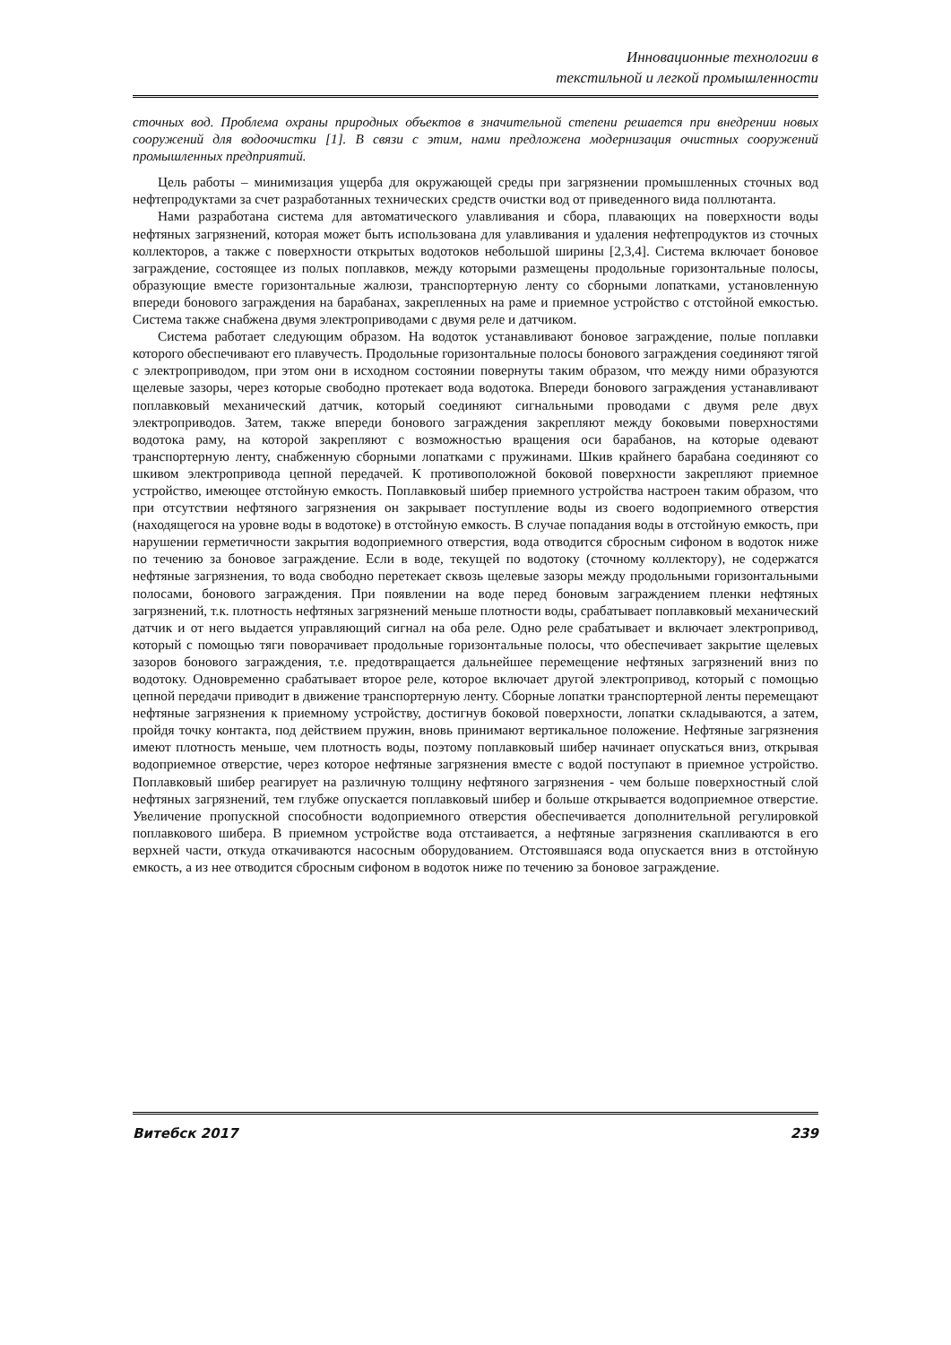Инновационные технологии в
текстильной и легкой промышленности
сточных вод. Проблема охраны природных объектов в значительной степени решается при внедрении новых сооружений для водоочистки [1]. В связи с этим, нами предложена модернизация очистных сооружений промышленных предприятий.
Цель работы – минимизация ущерба для окружающей среды при загрязнении промышленных сточных вод нефтепродуктами за счет разработанных технических средств очистки вод от приведенного вида поллютанта.
Нами разработана система для автоматического улавливания и сбора, плавающих на поверхности воды нефтяных загрязнений, которая может быть использована для улавливания и удаления нефтепродуктов из сточных коллекторов, а также с поверхности открытых водотоков небольшой ширины [2,3,4]. Система включает боновое заграждение, состоящее из полых поплавков, между которыми размещены продольные горизонтальные полосы, образующие вместе горизонтальные жалюзи, транспортерную ленту со сборными лопатками, установленную впереди бонового заграждения на барабанах, закрепленных на раме и приемное устройство с отстойной емкостью. Система также снабжена двумя электроприводами с двумя реле и датчиком.
Система работает следующим образом. На водоток устанавливают боновое заграждение, полые поплавки которого обеспечивают его плавучесть. Продольные горизонтальные полосы бонового заграждения соединяют тягой с электроприводом, при этом они в исходном состоянии повернуты таким образом, что между ними образуются щелевые зазоры, через которые свободно протекает вода водотока. Впереди бонового заграждения устанавливают поплавковый механический датчик, который соединяют сигнальными проводами с двумя реле двух электроприводов. Затем, также впереди бонового заграждения закрепляют между боковыми поверхностями водотока раму, на которой закрепляют с возможностью вращения оси барабанов, на которые одевают транспортерную ленту, снабженную сборными лопатками с пружинами. Шкив крайнего барабана соединяют со шкивом электропривода цепной передачей. К противоположной боковой поверхности закрепляют приемное устройство, имеющее отстойную емкость. Поплавковый шибер приемного устройства настроен таким образом, что при отсутствии нефтяного загрязнения он закрывает поступление воды из своего водоприемного отверстия (находящегося на уровне воды в водотоке) в отстойную емкость. В случае попадания воды в отстойную емкость, при нарушении герметичности закрытия водоприемного отверстия, вода отводится сбросным сифоном в водоток ниже по течению за боновое заграждение. Если в воде, текущей по водотоку (сточному коллектору), не содержатся нефтяные загрязнения, то вода свободно перетекает сквозь щелевые зазоры между продольными горизонтальными полосами, бонового заграждения. При появлении на воде перед боновым заграждением пленки нефтяных загрязнений, т.к. плотность нефтяных загрязнений меньше плотности воды, срабатывает поплавковый механический датчик и от него выдается управляющий сигнал на оба реле. Одно реле срабатывает и включает электропривод, который с помощью тяги поворачивает продольные горизонтальные полосы, что обеспечивает закрытие щелевых зазоров бонового заграждения, т.е. предотвращается дальнейшее перемещение нефтяных загрязнений вниз по водотоку. Одновременно срабатывает второе реле, которое включает другой электропривод, который с помощью цепной передачи приводит в движение транспортерную ленту. Сборные лопатки транспортерной ленты перемещают нефтяные загрязнения к приемному устройству, достигнув боковой поверхности, лопатки складываются, а затем, пройдя точку контакта, под действием пружин, вновь принимают вертикальное положение. Нефтяные загрязнения имеют плотность меньше, чем плотность воды, поэтому поплавковый шибер начинает опускаться вниз, открывая водоприемное отверстие, через которое нефтяные загрязнения вместе с водой поступают в приемное устройство. Поплавковый шибер реагирует на различную толщину нефтяного загрязнения - чем больше поверхностный слой нефтяных загрязнений, тем глубже опускается поплавковый шибер и больше открывается водоприемное отверстие. Увеличение пропускной способности водоприемного отверстия обеспечивается дополнительной регулировкой поплавкового шибера. В приемном устройстве вода отстаивается, а нефтяные загрязнения скапливаются в его верхней части, откуда откачиваются насосным оборудованием. Отстоявшаяся вода опускается вниз в отстойную емкость, а из нее отводится сбросным сифоном в водоток ниже по течению за боновое заграждение.
Витебск 2017 239